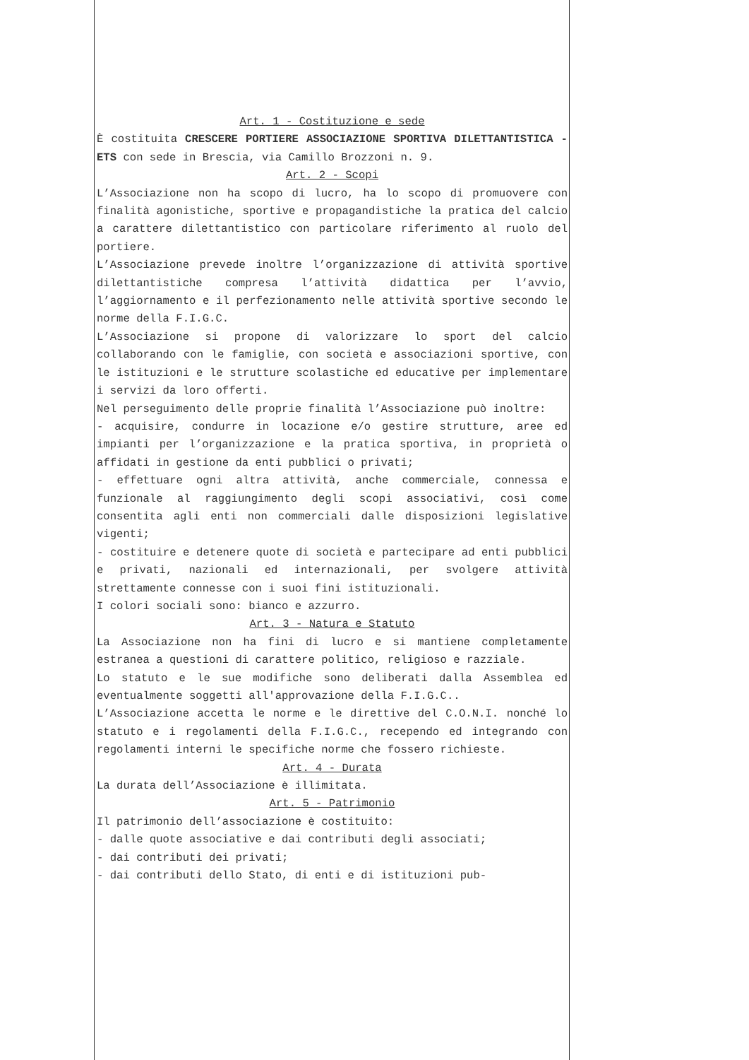Art. 1 - Costituzione e sede
È costituita CRESCERE PORTIERE ASSOCIAZIONE SPORTIVA DILETTANTISTICA - ETS con sede in Brescia, via Camillo Brozzoni n. 9.
Art. 2 - Scopi
L’Associazione non ha scopo di lucro, ha lo scopo di promuovere con finalità agonistiche, sportive e propagandistiche la pratica del calcio a carattere dilettantistico con particolare riferimento al ruolo del portiere.
L’Associazione prevede inoltre l’organizzazione di attività sportive dilettantistiche compresa l’attività didattica per l’avvio, l’aggiornamento e il perfezionamento nelle attività sportive secondo le norme della F.I.G.C.
L’Associazione si propone di valorizzare lo sport del calcio collaborando con le famiglie, con società e associazioni sportive, con le istituzioni e le strutture scolastiche ed educative per implementare i servizi da loro offerti.
Nel perseguimento delle proprie finalità l’Associazione può inoltre:
- acquisire, condurre in locazione e/o gestire strutture, aree ed impianti per l’organizzazione e la pratica sportiva, in proprietà o affidati in gestione da enti pubblici o privati;
- effettuare ogni altra attività, anche commerciale, connessa e funzionale al raggiungimento degli scopi associativi, così come consentita agli enti non commerciali dalle disposizioni legislative vigenti;
- costituire e detenere quote di società e partecipare ad enti pubblici e privati, nazionali ed internazionali, per svolgere attività strettamente connesse con i suoi fini istituzionali.
I colori sociali sono: bianco e azzurro.
Art. 3 - Natura e Statuto
La Associazione non ha fini di lucro e si mantiene completamente estranea a questioni di carattere politico, religioso e razziale.
Lo statuto e le sue modifiche sono deliberati dalla Assemblea ed eventualmente soggetti all'approvazione della F.I.G.C..
L’Associazione accetta le norme e le direttive del C.O.N.I. nonché lo statuto e i regolamenti della F.I.G.C., recependo ed integrando con regolamenti interni le specifiche norme che fossero richieste.
Art. 4 - Durata
La durata dell’Associazione è illimitata.
Art. 5 - Patrimonio
Il patrimonio dell’associazione è costituito:
- dalle quote associative e dai contributi degli associati;
- dai contributi dei privati;
- dai contributi dello Stato, di enti e di istituzioni pub-